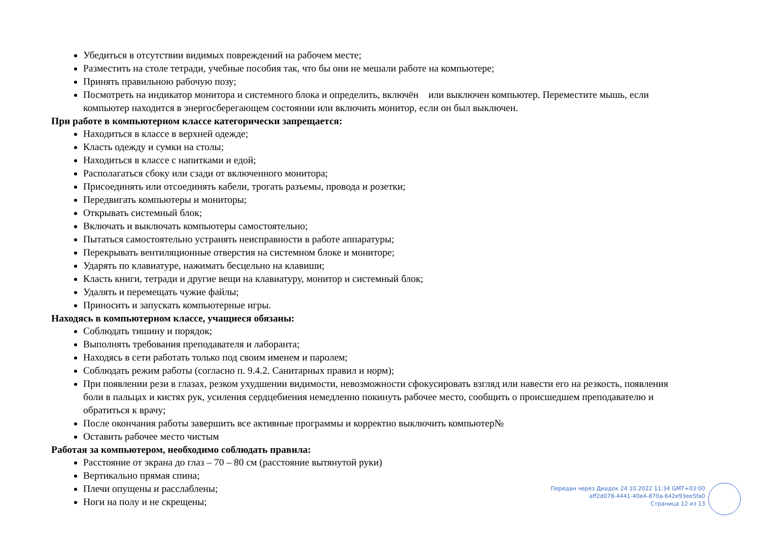Убедиться в отсутствии видимых повреждений на рабочем месте;
Разместить на столе тетради, учебные пособия так, что бы они не мешали работе на компьютере;
Принять правильною рабочую позу;
Посмотреть на индикатор монитора и системного блока и определить, включён или выключен компьютер. Переместите мышь, если компьютер находится в энергосберегающем состоянии или включить монитор, если он был выключен.
При работе в компьютерном классе категорически запрещается:
Находиться в классе в верхней одежде;
Класть одежду и сумки на столы;
Находиться в классе с напитками и едой;
Располагаться сбоку или сзади от включенного монитора;
Присоединять или отсоединять кабели, трогать разъемы, провода и розетки;
Передвигать компьютеры и мониторы;
Открывать системный блок;
Включать и выключать компьютеры самостоятельно;
Пытаться самостоятельно устранять неисправности в работе аппаратуры;
Перекрывать вентиляционные отверстия на системном блоке и мониторе;
Ударять по клавиатуре, нажимать бесцельно на клавиши;
Класть книги, тетради и другие вещи на клавиатуру, монитор и системный блок;
Удалять и перемещать чужие файлы;
Приносить и запускать компьютерные игры.
Находясь в компьютерном классе, учащиеся обязаны:
Соблюдать тишину и порядок;
Выполнять требования преподавателя и лаборанта;
Находясь в сети работать только под своим именем и паролем;
Соблюдать режим работы (согласно п. 9.4.2. Санитарных правил и норм);
При появлении рези в глазах, резком ухудшении видимости, невозможности сфокусировать взгляд или навести его на резкость, появления боли в пальцах и кистях рук, усиления сердцебиения немедленно покинуть рабочее место, сообщить о происшедшем преподавателю и обратиться к врачу;
После окончания работы завершить все активные программы и корректно выключить компьютер№
Оставить рабочее место чистым
Работая за компьютером, необходимо соблюдать правила:
Расстояние от экрана до глаз – 70 – 80 см (расстояние вытянутой руки)
Вертикально прямая спина;
Плечи опущены и расслаблены;
Ноги на полу и не скрещены;
Передан через Диадок 24.10.2022 11:34 GMT+03:00
aff2d078-4441-40e4-870a-642e93ee5fa0
Страница 12 из 13